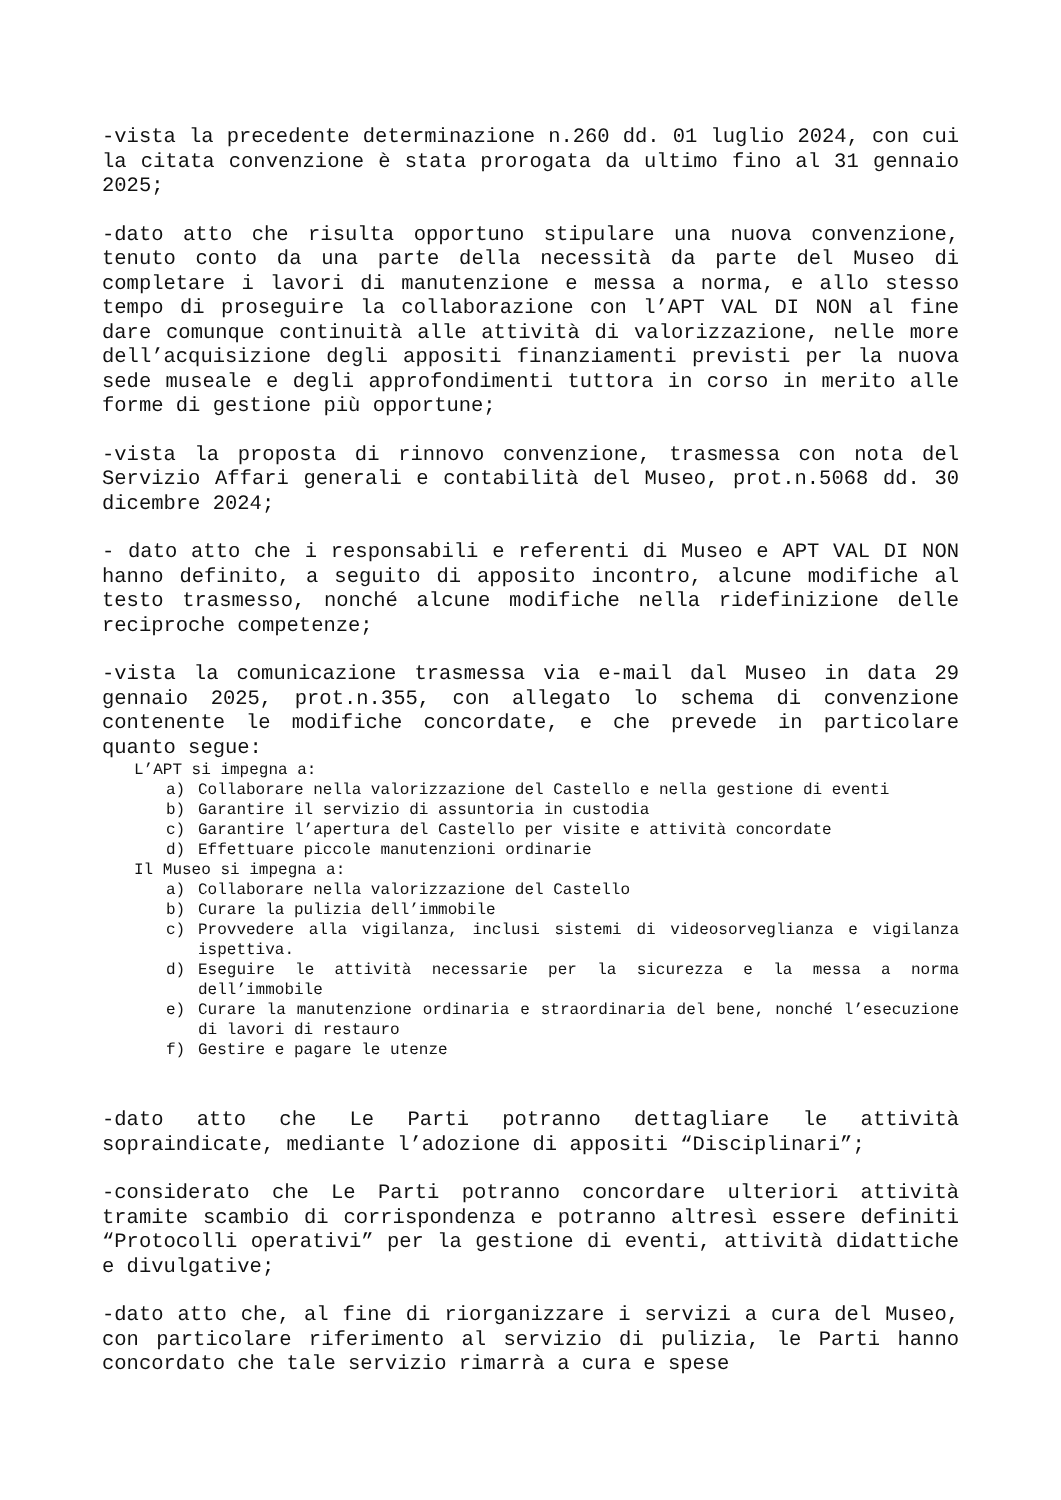-vista la precedente determinazione n.260 dd. 01 luglio 2024, con cui la citata convenzione è stata prorogata da ultimo fino al 31 gennaio 2025;
-dato atto che risulta opportuno stipulare una nuova convenzione, tenuto conto da una parte della necessità da parte del Museo di completare i lavori di manutenzione e messa a norma, e allo stesso tempo di proseguire la collaborazione con l’APT VAL DI NON al fine dare comunque continuità alle attività di valorizzazione, nelle more dell’acquisizione degli appositi finanziamenti previsti per la nuova sede museale e degli approfondimenti tuttora in corso in merito alle forme di gestione più opportune;
-vista la proposta di rinnovo convenzione, trasmessa con nota del Servizio Affari generali e contabilità del Museo, prot.n.5068 dd. 30 dicembre 2024;
- dato atto che i responsabili e referenti di Museo e APT VAL DI NON hanno definito, a seguito di apposito incontro, alcune modifiche al testo trasmesso, nonché alcune modifiche nella ridefinizione delle reciproche competenze;
-vista la comunicazione trasmessa via e-mail dal Museo in data 29 gennaio 2025, prot.n.355, con allegato lo schema di convenzione contenente le modifiche concordate, e che prevede in particolare quanto segue:
L’APT si impegna a:
a) Collaborare nella valorizzazione del Castello e nella gestione di eventi
b) Garantire il servizio di assuntoria in custodia
c) Garantire l’apertura del Castello per visite e attività concordate
d) Effettuare piccole manutenzioni ordinarie
Il Museo si impegna a:
a) Collaborare nella valorizzazione del Castello
b) Curare la pulizia dell’immobile
c) Provvedere alla vigilanza, inclusi sistemi di videosorveglianza e vigilanza ispettiva.
d) Eseguire le attività necessarie per la sicurezza e la messa a norma dell’immobile
e) Curare la manutenzione ordinaria e straordinaria del bene, nonché l’esecuzione di lavori di restauro
f) Gestire e pagare le utenze
-dato atto che Le Parti potranno dettagliare le attività sopraindicate, mediante l’adozione di appositi “Disciplinari”;
-considerato che Le Parti potranno concordare ulteriori attività tramite scambio di corrispondenza e potranno altresì essere definiti “Protocolli operativi” per la gestione di eventi, attività didattiche e divulgative;
-dato atto che, al fine di riorganizzare i servizi a cura del Museo, con particolare riferimento al servizio di pulizia, le Parti hanno concordato che tale servizio rimarrà a cura e spese